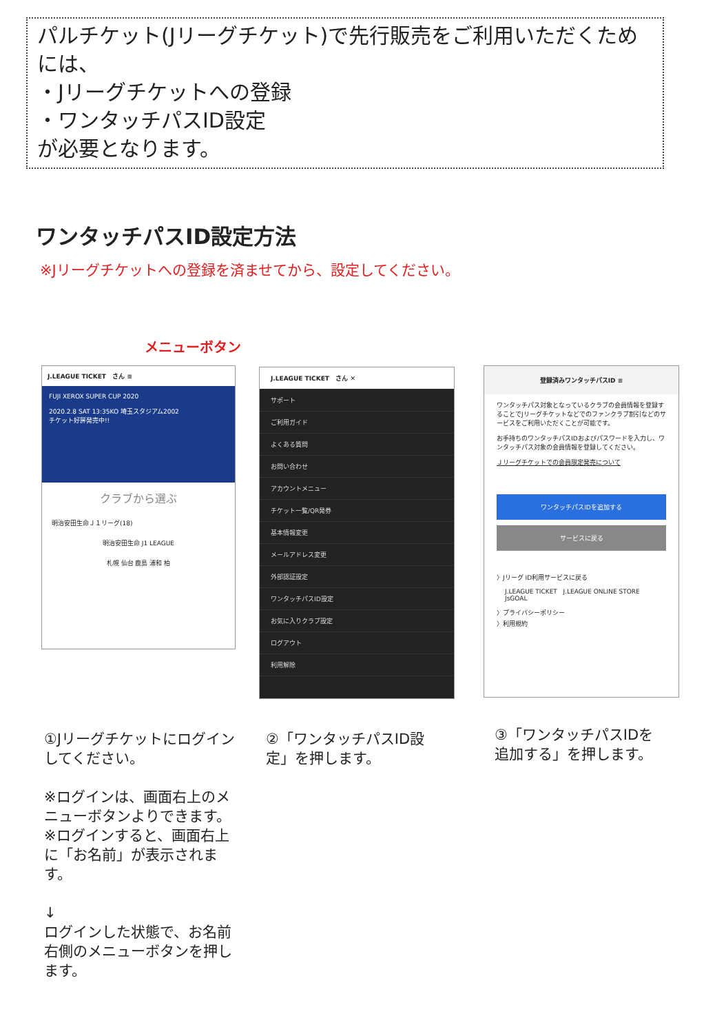パルチケット(Jリーグチケット)で先行販売をご利用いただくためには、
・Jリーグチケットへの登録
・ワンタッチパスID設定
が必要となります。
ワンタッチパスID設定方法
※Jリーグチケットへの登録を済ませてから、設定してください。
メニューボタン
J.LEAGUE TICKET さん ≡
FUJI XEROX SUPER CUP 2020
2020.2.8 SAT 13:35KO 埼玉スタジアム2002
チケット好評発売中!!
クラブから選ぶ
明治安田生命Ｊ１リーグ(18)
明治安田生命 J1 LEAGUE
札幌 仙台 鹿島 浦和 柏
J.LEAGUE TICKET さん ✕
サポート
ご利用ガイド
よくある質問
お問い合わせ
アカウントメニュー
チケット一覧/QR発券
基本情報変更
メールアドレス変更
外部認証設定
ワンタッチパスID設定
お気に入りクラブ設定
ログアウト
利用解除
登録済みワンタッチパスID ≡
ワンタッチパス対象となっているクラブの会員情報を登録することでJリーグチケットなどでのファンクラブ割引などのサービスをご利用いただくことが可能です。
お手持ちのワンタッチパスIDおよびパスワードを入力し、ワンタッチパス対象の会員情報を登録してください。
Ｊリーグチケットでの会員限定発売について
ワンタッチパスIDを追加する
サービスに戻る
〉Jリーグ ID利用サービスに戻る
J.LEAGUE TICKET J.LEAGUE ONLINE STORE JsGOAL
〉プライバシーポリシー
〉利用規約
①Jリーグチケットにログインしてください。
※ログインは、画面右上のメニューボタンよりできます。
※ログインすると、画面右上に「お名前」が表示されます。
↓
ログインした状態で、お名前右側のメニューボタンを押します。
②「ワンタッチパスID設定」を押します。
③「ワンタッチパスIDを追加する」を押します。